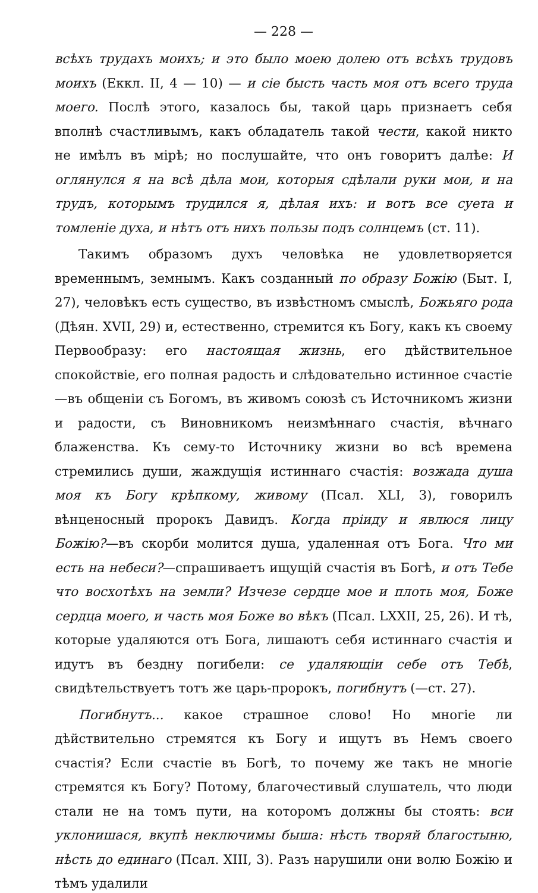— 228 —
всѣхъ трудахъ моихъ; и это было моею долею отъ всѣхъ трудовъ моихъ (Еккл. II, 4 — 10) — и сіе бысть часть моя отъ всего труда моего. Послѣ этого, казалось бы, такой царь признаетъ себя вполнѣ счастливымъ, какъ обладатель такой чести, какой никто не имѣлъ въ мірѣ; но послушайте, что онъ говоритъ далѣе: И оглянулся я на всѣ дѣла мои, которыя сдѣлали руки мои, и на трудъ, которымъ трудился я, дѣлая ихъ: и вотъ все суета и томленіе духа, и нѣтъ отъ нихъ пользы подъ солнцемъ (ст. 11).
Такимъ образомъ духъ человѣка не удовлетворяется временнымъ, земнымъ. Какъ созданный по образу Божію (Быт. I, 27), человѣкъ есть существо, въ извѣстномъ смыслѣ, Божьяго рода (Дѣян. XVII, 29) и, естественно, стремится къ Богу, какъ къ своему Первообразу: его настоящая жизнь, его дѣйствительное спокойствіе, его полная радость и слѣдовательно истинное счастіе—въ общеніи съ Богомъ, въ живомъ союзѣ съ Источникомъ жизни и радости, съ Виновникомъ неизмѣннаго счастія, вѣчнаго блаженства. Къ сему-то Источнику жизни во всѣ времена стремились души, жаждущія истиннаго счастія: возжада душа моя къ Богу крѣпкому, живому (Псал. XLI, 3), говорилъ вѣнценосный пророкъ Давидъ. Когда пріиду и явлюся лицу Божію?—въ скорби молится душа, удаленная отъ Бога. Что ми есть на небеси?—спрашиваетъ ищущій счастія въ Богѣ, и отъ Тебе что восхотѣхъ на земли? Изчезе сердце мое и плоть моя, Боже сердца моего, и часть моя Боже во вѣкъ (Псал. LXXII, 25, 26). И тѣ, которые удаляются отъ Бога, лишаютъ себя истиннаго счастія и идутъ въ бездну погибели: се удаляющіи себе отъ Тебѣ, свидѣтельствуетъ тотъ же царь-пророкъ, погибнутъ (—ст. 27).
Погибнутъ... какое страшное слово! Но многіе ли дѣйствительно стремятся къ Богу и ищутъ въ Немъ своего счастія? Если счастіе въ Богѣ, то почему же такъ не многіе стремятся къ Богу? Потому, благочестивый слушатель, что люди стали не на томъ пути, на которомъ должны бы стоять: вси уклонишася, вкупѣ неключимы быша: нѣсть творяй благостыню, нѣсть до единаго (Псал. XIII, 3). Разъ нарушили они волю Божію и тѣмъ удалили